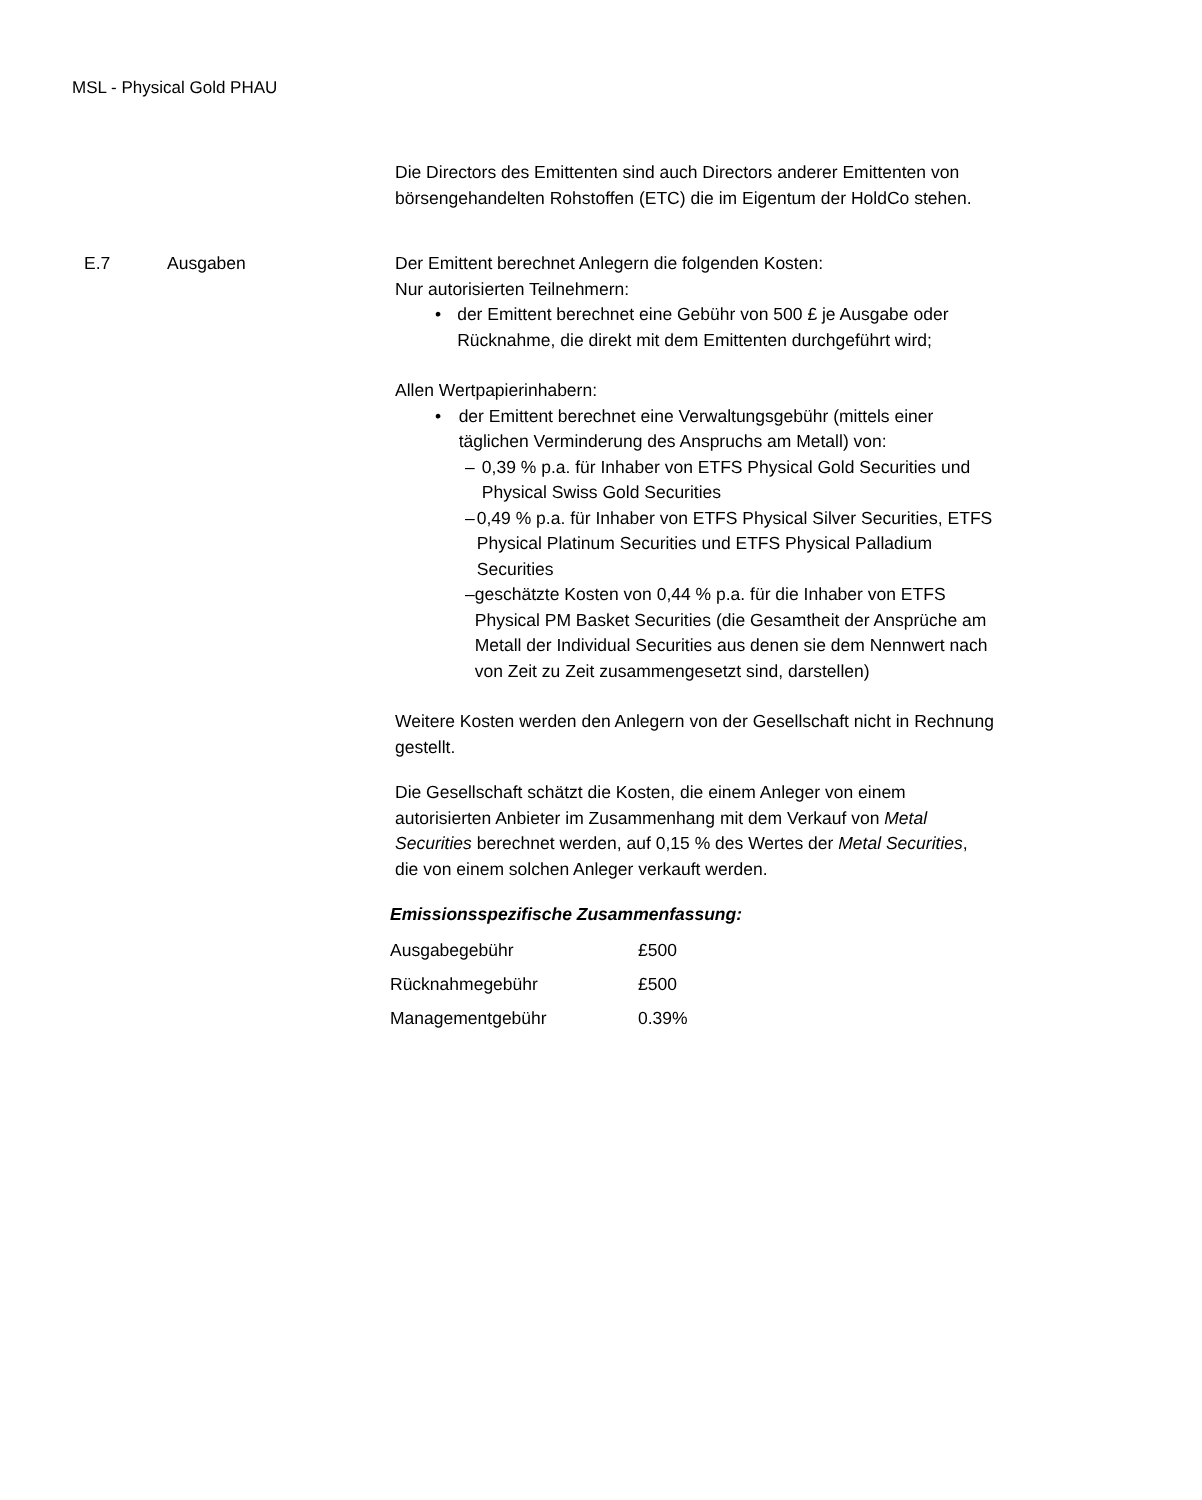MSL - Physical Gold PHAU
Die Directors des Emittenten sind auch Directors anderer Emittenten von börsengehandelten Rohstoffen (ETC) die im Eigentum der HoldCo stehen.
E.7 Ausgaben Der Emittent berechnet Anlegern die folgenden Kosten:
Nur autorisierten Teilnehmern:
• der Emittent berechnet eine Gebühr von 500 £ je Ausgabe oder Rücknahme, die direkt mit dem Emittenten durchgeführt wird;
Allen Wertpapierinhabern:
• der Emittent berechnet eine Verwaltungsgebühr (mittels einer täglichen Verminderung des Anspruchs am Metall) von:
– 0,39 % p.a. für Inhaber von ETFS Physical Gold Securities und Physical Swiss Gold Securities
– 0,49 % p.a. für Inhaber von ETFS Physical Silver Securities, ETFS Physical Platinum Securities und ETFS Physical Palladium Securities
– geschätzte Kosten von 0,44 % p.a. für die Inhaber von ETFS Physical PM Basket Securities (die Gesamtheit der Ansprüche am Metall der Individual Securities aus denen sie dem Nennwert nach von Zeit zu Zeit zusammengesetzt sind, darstellen)
Weitere Kosten werden den Anlegern von der Gesellschaft nicht in Rechnung gestellt.
Die Gesellschaft schätzt die Kosten, die einem Anleger von einem autorisierten Anbieter im Zusammenhang mit dem Verkauf von Metal Securities berechnet werden, auf 0,15 % des Wertes der Metal Securities, die von einem solchen Anleger verkauft werden.
Emissionsspezifische Zusammenfassung:
| Ausgabegebühr | £500 |
| Rücknahmegebühr | £500 |
| Managementgebühr | 0.39% |